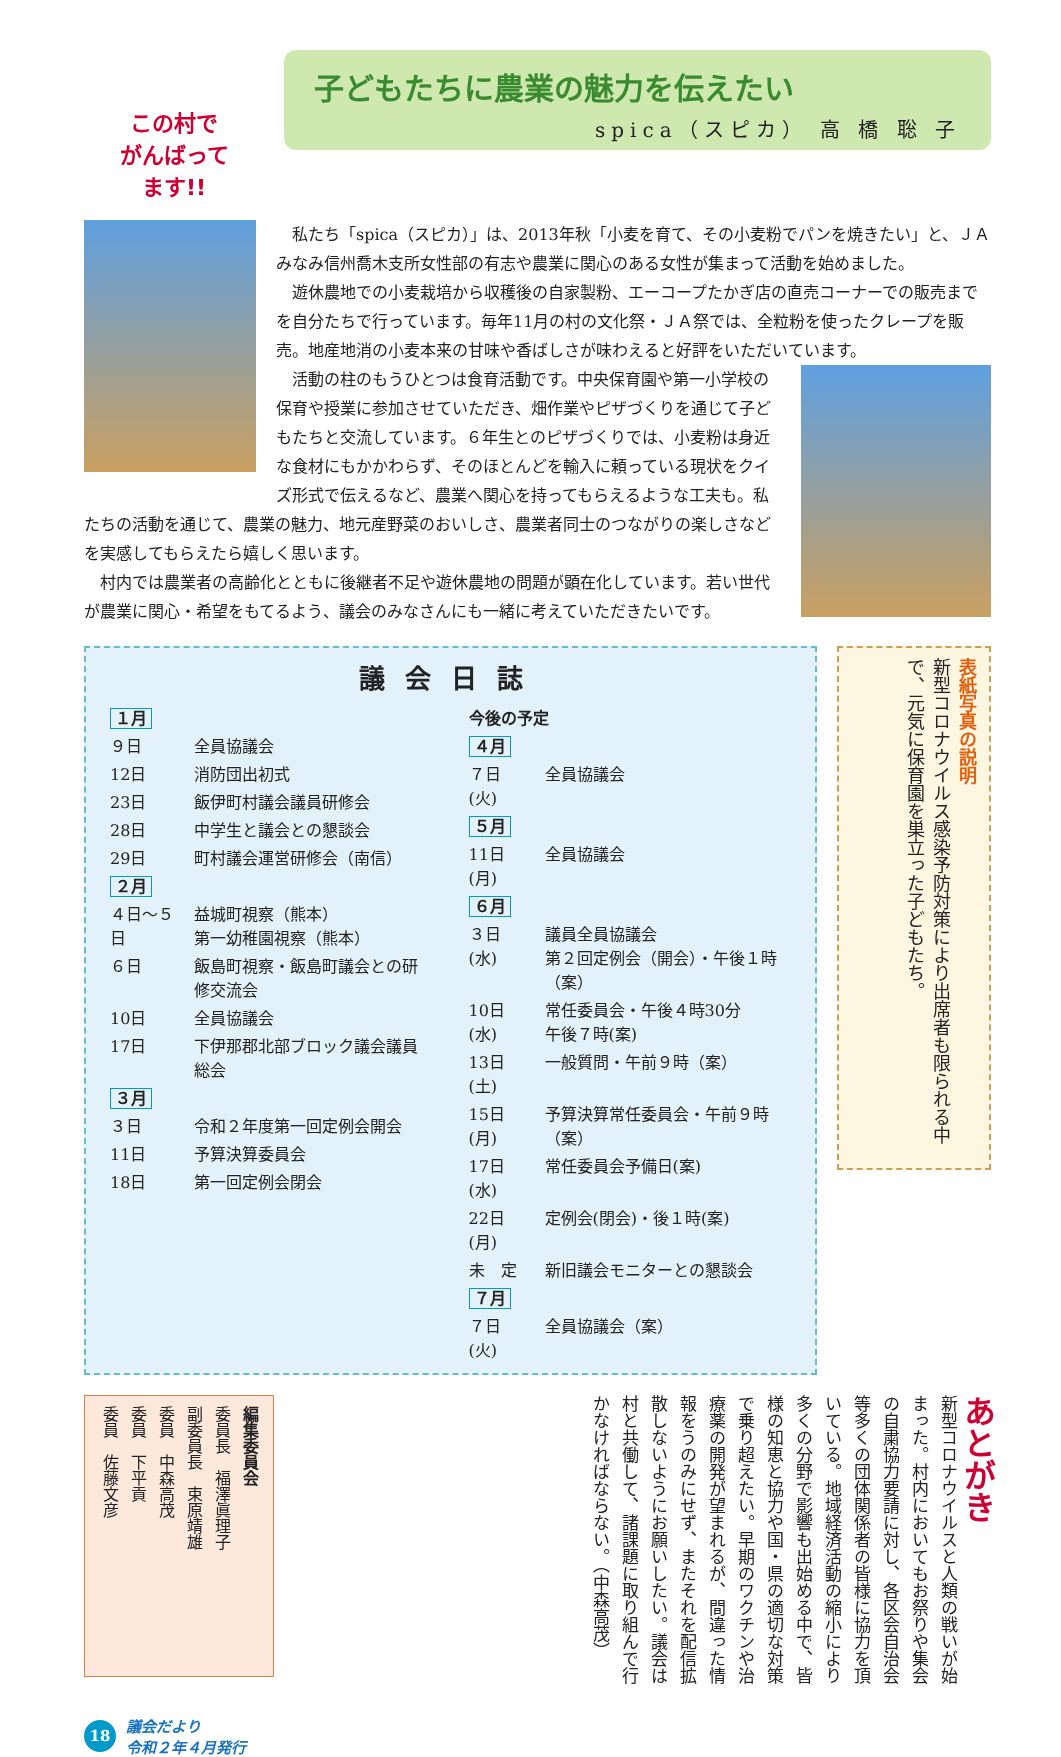この村で
がんばって
ます!!
子どもたちに農業の魅力を伝えたい
spica（スピカ） 高 橋 聡 子
私たち「spica（スピカ）」は、2013年秋「小麦を育て、その小麦粉でパンを焼きたい」と、ＪＡみなみ信州喬木支所女性部の有志や農業に関心のある女性が集まって活動を始めました。
遊休農地での小麦栽培から収穫後の自家製粉、エーコープたかぎ店の直売コーナーでの販売までを自分たちで行っています。毎年11月の村の文化祭・ＪＡ祭では、全粒粉を使ったクレープを販売。地産地消の小麦本来の甘味や香ばしさが味わえると好評をいただいています。
活動の柱のもうひとつは食育活動です。中央保育園や第一小学校の保育や授業に参加させていただき、畑作業やピザづくりを通じて子どもたちと交流しています。６年生とのピザづくりでは、小麦粉は身近な食材にもかかわらず、そのほとんどを輸入に頼っている現状をクイズ形式で伝えるなど、農業へ関心を持ってもらえるような工夫も。私たちの活動を通じて、農業の魅力、地元産野菜のおいしさ、農業者同士のつながりの楽しさなどを実感してもらえたら嬉しく思います。
村内では農業者の高齢化とともに後継者不足や遊休農地の問題が顕在化しています。若い世代が農業に関心・希望をもてるよう、議会のみなさんにも一緒に考えていただきたいです。
議会日誌
| １月 | |
| ９日 | 全員協議会 |
| 12日 | 消防団出初式 |
| 23日 | 飯伊町村議会議員研修会 |
| 28日 | 中学生と議会との懇談会 |
| 29日 | 町村議会運営研修会（南信） |
| ２月 | |
| ４日～５日 | 益城町視察（熊本） 第一幼稚園視察（熊本） |
| ６日 | 飯島町視察・飯島町議会との研修交流会 |
| 10日 | 全員協議会 |
| 17日 | 下伊那郡北部ブロック議会議員総会 |
| ３月 | |
| ３日 | 令和２年度第一回定例会開会 |
| 11日 | 予算決算委員会 |
| 18日 | 第一回定例会閉会 |
| 今後の予定 | |
| ４月 | |
| ７日(火) | 全員協議会 |
| ５月 | |
| 11日(月) | 全員協議会 |
| ６月 | |
| ３日(水) | 議員全員協議会 第２回定例会（開会）・午後１時（案） |
| 10日(水) | 常任委員会・午後４時30分 午後７時(案) |
| 13日(土) | 一般質問・午前９時（案） |
| 15日(月) | 予算決算常任委員会・午前９時（案） |
| 17日(水) | 常任委員会予備日(案) |
| 22日(月) | 定例会(閉会)・後１時(案) |
| 未 定 | 新旧議会モニターとの懇談会 |
| ７月 | |
| ７日(火) | 全員協議会（案） |
表紙写真の説明
新型コロナウイルス感染予防対策により出席者も限られる中で、元気に保育園を巣立った子どもたち。
編集委員会
委員長　福澤眞理子
副委員長　束原靖雄
委員　中森高茂
委員　下平貢
委員　佐藤文彦
あとがき
新型コロナウイルスと人類の戦いが始まった。村内においてもお祭りや集会の自粛協力要請に対し、各区会自治会等多くの団体関係者の皆様に協力を頂いている。地域経済活動の縮小により多くの分野で影響も出始める中で、皆様の知恵と協力や国・県の適切な対策で乗り超えたい。早期のワクチンや治療薬の開発が望まれるが、間違った情報をうのみにせず、またそれを配信拡散しないようにお願いしたい。議会は村と共働して、諸課題に取り組んで行かなければならない。（中森高茂）
18
議会だより
令和２年４月発行